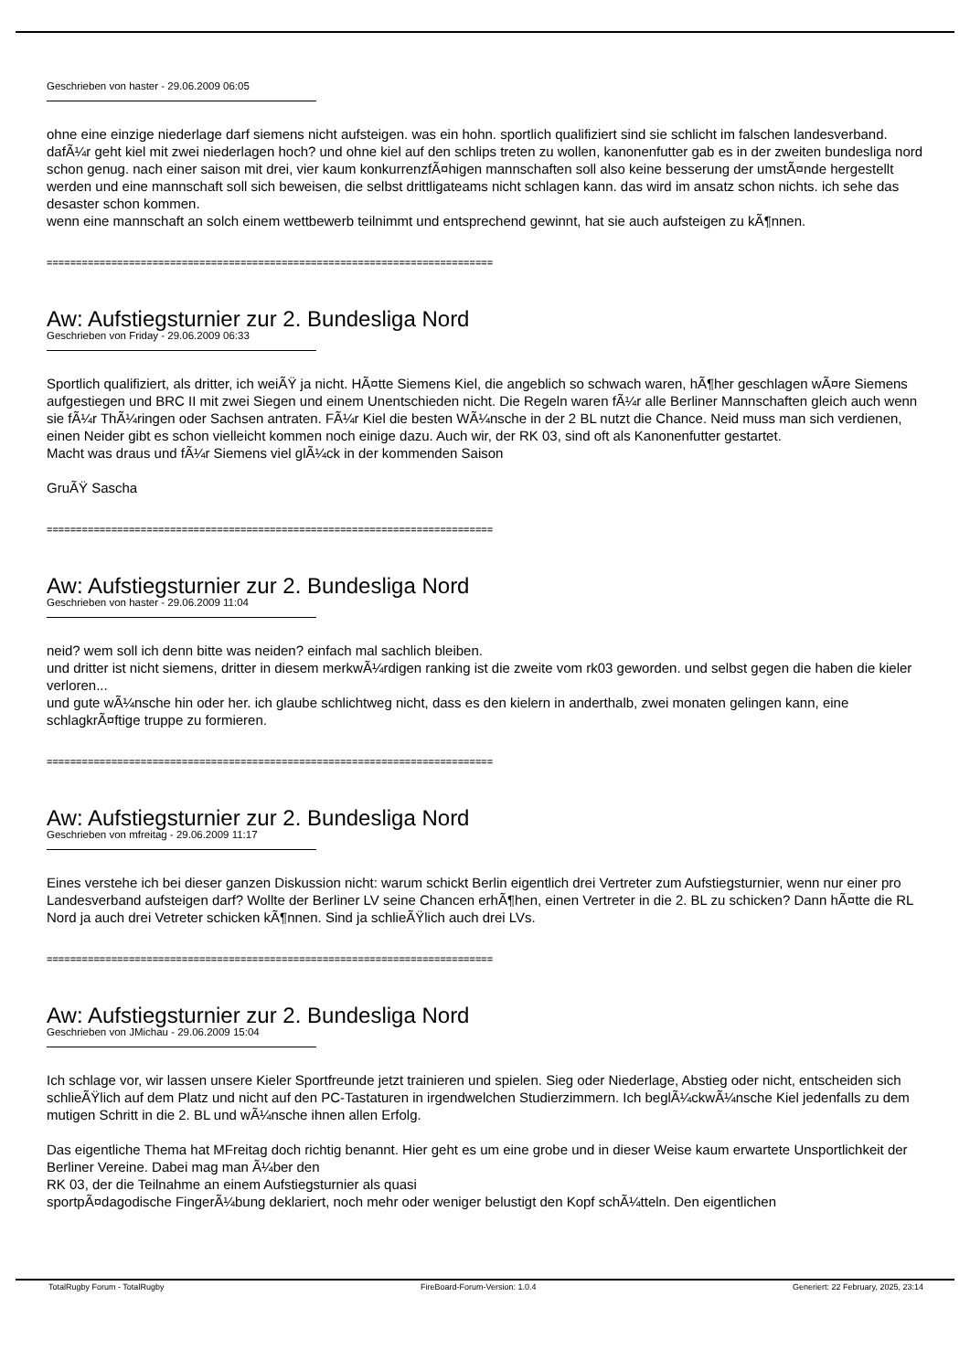Geschrieben von haster - 29.06.2009 06:05
ohne eine einzige niederlage darf siemens nicht aufsteigen. was ein hohn. sportlich qualifiziert sind sie schlicht im falschen landesverband. dafÃ¼r geht kiel mit zwei niederlagen hoch? und ohne kiel auf den schlips treten zu wollen, kanonenfutter gab es in der zweiten bundesliga nord schon genug. nach einer saison mit drei, vier kaum konkurrenzfÃ¤higen mannschaften soll also keine besserung der umstÃ¤nde hergestellt werden und eine mannschaft soll sich beweisen, die selbst drittligateams nicht schlagen kann. das wird im ansatz schon nichts. ich sehe das desaster schon kommen.
wenn eine mannschaft an solch einem wettbewerb teilnimmt und entsprechend gewinnt, hat sie auch aufsteigen zu kÃ¶nnen.
============================================================================
Aw: Aufstiegsturnier zur 2. Bundesliga Nord
Geschrieben von Friday - 29.06.2009 06:33
Sportlich qualifiziert, als dritter, ich weiÃŸ ja nicht. HÃ¤tte Siemens Kiel, die angeblich so schwach waren, hÃ¶her geschlagen wÃ¤re Siemens aufgestiegen und BRC II mit zwei Siegen und einem Unentschieden nicht. Die Regeln waren fÃ¼r alle Berliner Mannschaften gleich auch wenn sie fÃ¼r ThÃ¼ringen oder Sachsen antraten. FÃ¼r Kiel die besten WÃ¼nsche in der 2 BL nutzt die Chance. Neid muss man sich verdienen, einen Neider gibt es schon vielleicht kommen noch einige dazu. Auch wir, der RK 03, sind oft als Kanonenfutter gestartet.
Macht was draus und fÃ¼r Siemens viel glÃ¼ck in der kommenden Saison
GruÃŸ Sascha
============================================================================
Aw: Aufstiegsturnier zur 2. Bundesliga Nord
Geschrieben von haster - 29.06.2009 11:04
neid? wem soll ich denn bitte was neiden? einfach mal sachlich bleiben.
und dritter ist nicht siemens, dritter in diesem merkwÃ¼rdigen ranking ist die zweite vom rk03 geworden. und selbst gegen die haben die kieler verloren...
und gute wÃ¼nsche hin oder her. ich glaube schlichtweg nicht, dass es den kielern in anderthalb, zwei monaten gelingen kann, eine schlagkrÃ¤ftige truppe zu formieren.
============================================================================
Aw: Aufstiegsturnier zur 2. Bundesliga Nord
Geschrieben von mfreitag - 29.06.2009 11:17
Eines verstehe ich bei dieser ganzen Diskussion nicht: warum schickt Berlin eigentlich drei Vertreter zum Aufstiegsturnier, wenn nur einer pro Landesverband aufsteigen darf? Wollte der Berliner LV seine Chancen erhÃ¶hen, einen Vertreter in die 2. BL zu schicken? Dann hÃ¤tte die RL Nord ja auch drei Vetreter schicken kÃ¶nnen. Sind ja schlieÃŸlich auch drei LVs.
============================================================================
Aw: Aufstiegsturnier zur 2. Bundesliga Nord
Geschrieben von JMichau - 29.06.2009 15:04
Ich schlage vor, wir lassen unsere Kieler Sportfreunde jetzt trainieren und spielen. Sieg oder Niederlage, Abstieg oder nicht, entscheiden sich schlieÃŸlich auf dem Platz und nicht auf den PC-Tastaturen in irgendwelchen Studierzimmern. Ich beglÃ¼ckwÃ¼nsche Kiel jedenfalls zu dem mutigen Schritt in die 2. BL und wÃ¼nsche ihnen allen Erfolg.
Das eigentliche Thema hat MFreitag doch richtig benannt. Hier geht es um eine grobe und in dieser Weise kaum erwartete Unsportlichkeit der Berliner Vereine. Dabei mag man Ã¼ber den
RK 03, der die Teilnahme an einem Aufstiegsturnier als quasi
sportpÃ¤dagodische FingerÃ¼bung deklariert, noch mehr oder weniger belustigt den Kopf schÃ¼tteln. Den eigentlichen
TotalRugby Forum - TotalRugby FireBoard-Forum-Version: 1.0.4 Generiert: 22 February, 2025, 23:14